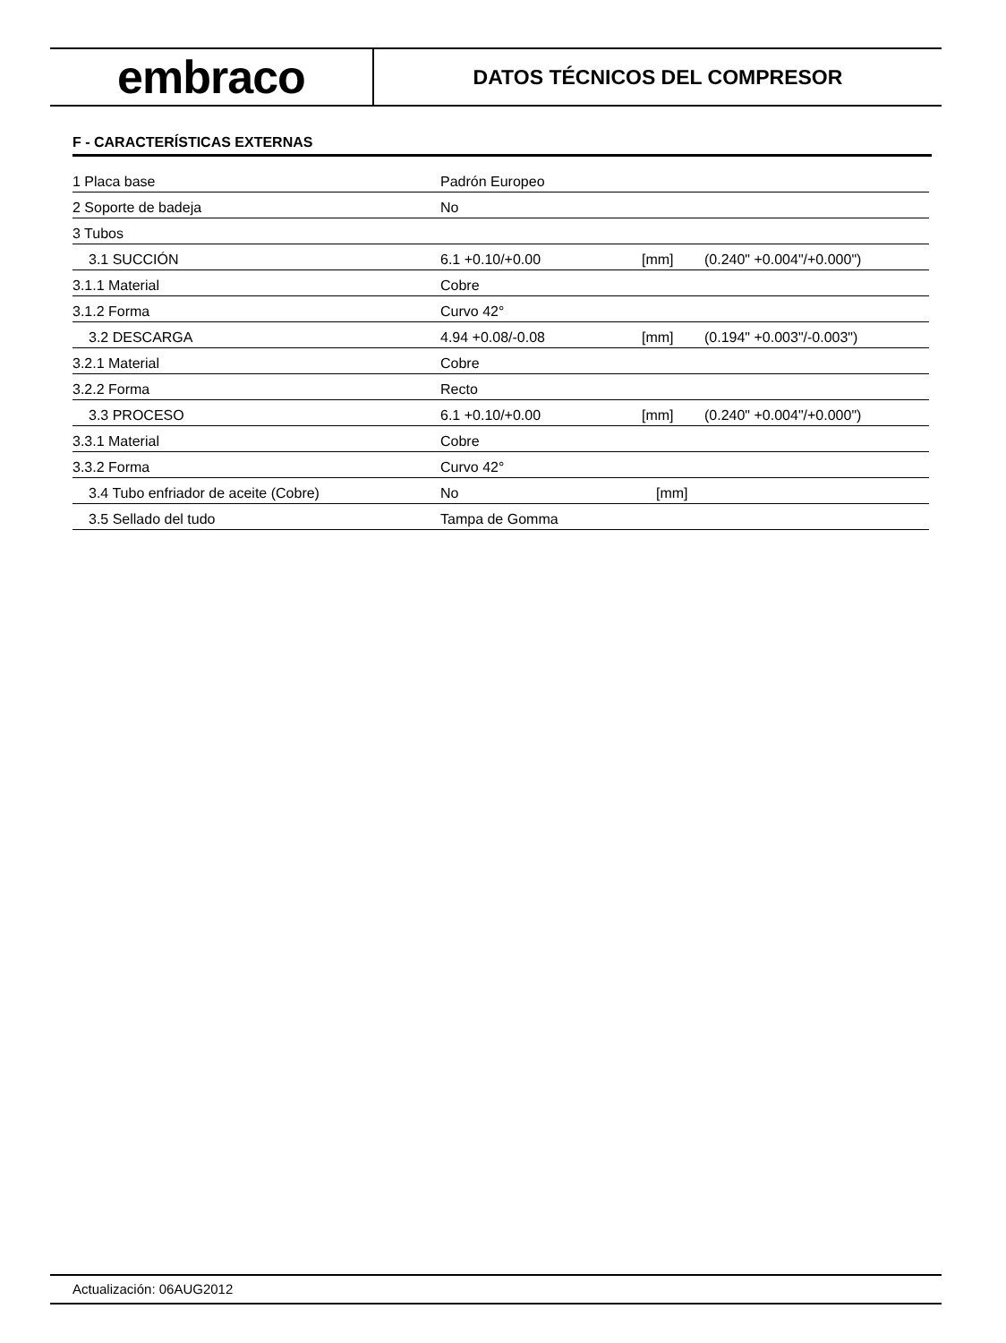embraco
DATOS TÉCNICOS DEL COMPRESOR
F - CARACTERÍSTICAS EXTERNAS
| 1 Placa base | Padrón Europeo | | |
| 2 Soporte de badeja | No | | |
| 3 Tubos | | | |
| 3.1 SUCCIÓN | 6.1 +0.10/+0.00 | [mm] | (0.240" +0.004"/+0.000") |
| 3.1.1 Material | Cobre | | |
| 3.1.2 Forma | Curvo 42° | | |
| 3.2 DESCARGA | 4.94 +0.08/-0.08 | [mm] | (0.194" +0.003"/-0.003") |
| 3.2.1 Material | Cobre | | |
| 3.2.2 Forma | Recto | | |
| 3.3 PROCESO | 6.1 +0.10/+0.00 | [mm] | (0.240" +0.004"/+0.000") |
| 3.3.1 Material | Cobre | | |
| 3.3.2 Forma | Curvo 42° | | |
| 3.4 Tubo enfriador de aceite (Cobre) | No | [mm] | |
| 3.5 Sellado del tudo | Tampa de Gomma | | |
Actualización: 06AUG2012